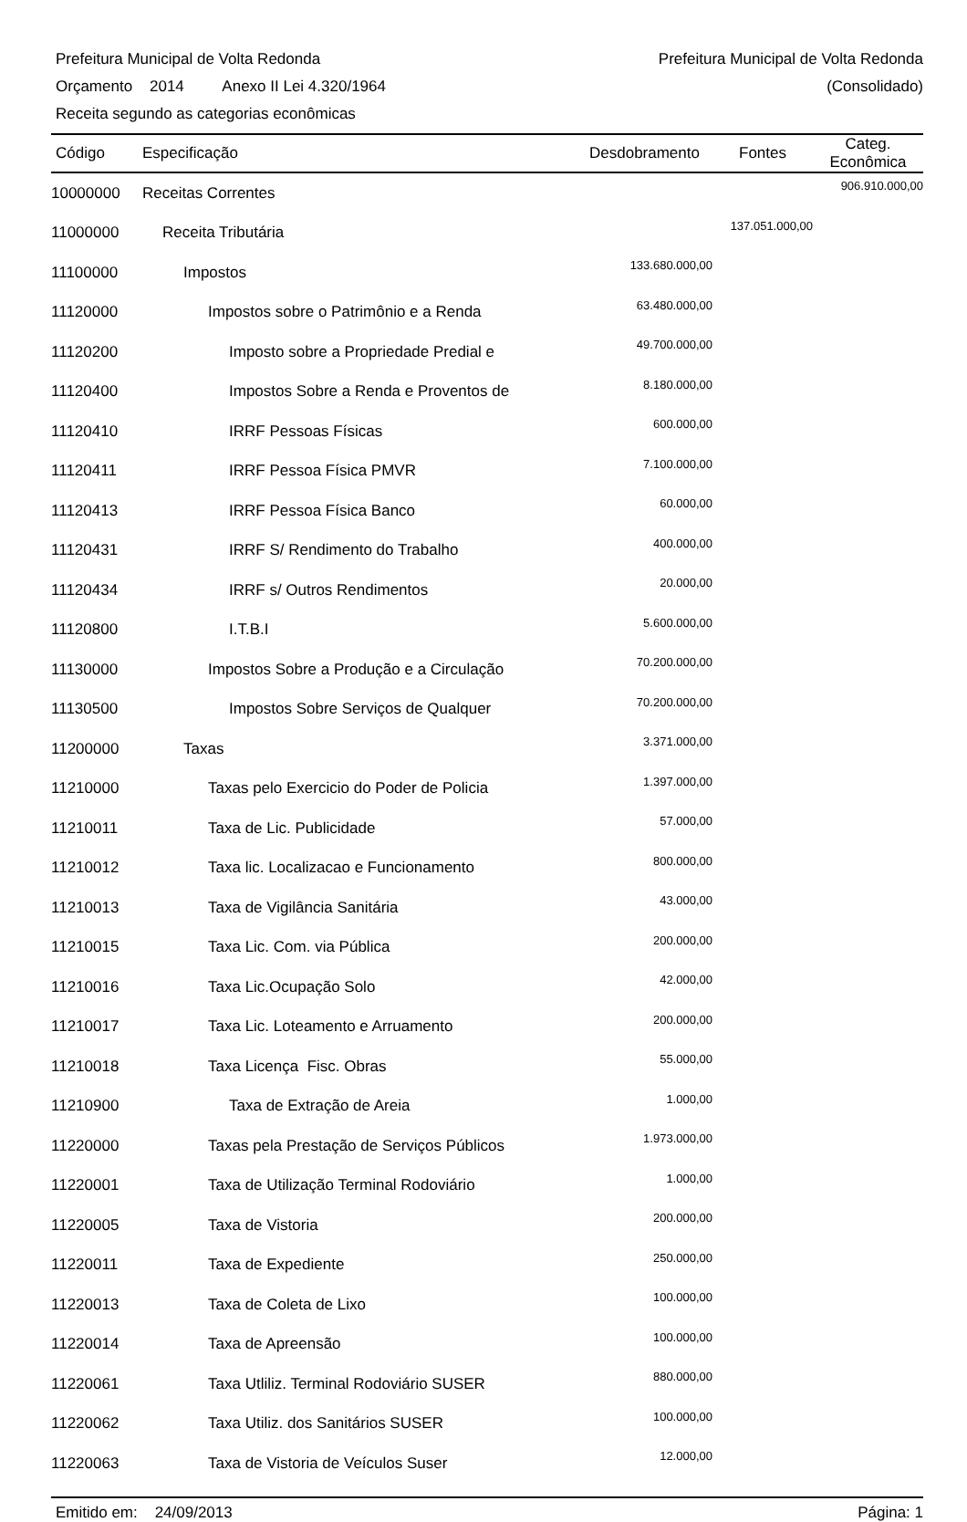Prefeitura Municipal de Volta Redonda Prefeitura Municipal de Volta Redonda
Orçamento 2014 Anexo II Lei 4.320/1964 (Consolidado)
Receita segundo as categorias econômicas
| Código | Especificação | Desdobramento | Fontes | Categ. Econômica |
| --- | --- | --- | --- | --- |
| 10000000 | Receitas Correntes | | | 906.910.000,00 |
| 11000000 | Receita Tributária | | 137.051.000,00 | |
| 11100000 | Impostos | 133.680.000,00 | | |
| 11120000 | Impostos sobre o Patrimônio e a Renda | 63.480.000,00 | | |
| 11120200 | Imposto sobre a Propriedade Predial e | 49.700.000,00 | | |
| 11120400 | Impostos Sobre a Renda e Proventos de | 8.180.000,00 | | |
| 11120410 | IRRF Pessoas Físicas | 600.000,00 | | |
| 11120411 | IRRF Pessoa Física PMVR | 7.100.000,00 | | |
| 11120413 | IRRF Pessoa Física Banco | 60.000,00 | | |
| 11120431 | IRRF S/ Rendimento do Trabalho | 400.000,00 | | |
| 11120434 | IRRF s/ Outros Rendimentos | 20.000,00 | | |
| 11120800 | I.T.B.I | 5.600.000,00 | | |
| 11130000 | Impostos Sobre a Produção e a Circulação | 70.200.000,00 | | |
| 11130500 | Impostos Sobre Serviços de Qualquer | 70.200.000,00 | | |
| 11200000 | Taxas | 3.371.000,00 | | |
| 11210000 | Taxas pelo Exercicio do Poder de Policia | 1.397.000,00 | | |
| 11210011 | Taxa de Lic. Publicidade | 57.000,00 | | |
| 11210012 | Taxa lic. Localizacao e Funcionamento | 800.000,00 | | |
| 11210013 | Taxa de Vigilância Sanitária | 43.000,00 | | |
| 11210015 | Taxa Lic. Com. via Pública | 200.000,00 | | |
| 11210016 | Taxa Lic.Ocupação Solo | 42.000,00 | | |
| 11210017 | Taxa Lic. Loteamento e Arruamento | 200.000,00 | | |
| 11210018 | Taxa Licença Fisc. Obras | 55.000,00 | | |
| 11210900 | Taxa de Extração de Areia | 1.000,00 | | |
| 11220000 | Taxas pela Prestação de Serviços Públicos | 1.973.000,00 | | |
| 11220001 | Taxa de Utilização Terminal Rodoviário | 1.000,00 | | |
| 11220005 | Taxa de Vistoria | 200.000,00 | | |
| 11220011 | Taxa de Expediente | 250.000,00 | | |
| 11220013 | Taxa de Coleta de Lixo | 100.000,00 | | |
| 11220014 | Taxa de Apreensão | 100.000,00 | | |
| 11220061 | Taxa Utliliz. Terminal Rodoviário SUSER | 880.000,00 | | |
| 11220062 | Taxa Utiliz. dos Sanitários SUSER | 100.000,00 | | |
| 11220063 | Taxa de Vistoria de Veículos Suser | 12.000,00 | | |
Emitido em: 24/09/2013 Página: 1